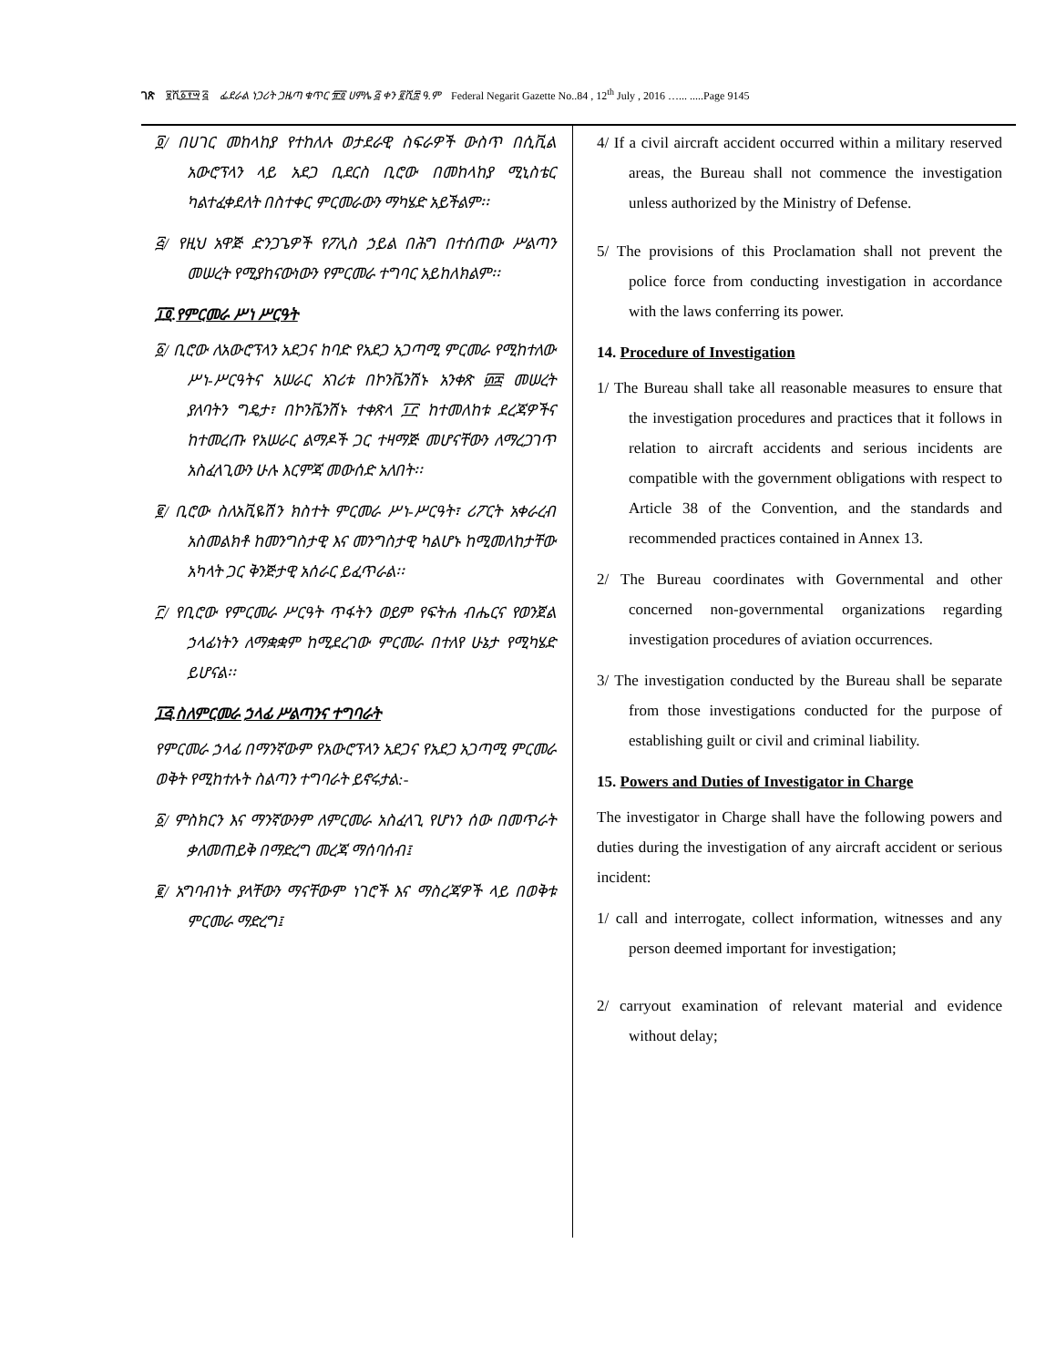ገጽ ፱ሺ፩፻፵ ፭ ፌደራል ነጋሪት ጋዜጣ ቁጥር ፹፬ ሀምሌ ፭ ቀን ፪ሺ፰ ዓ.ም Federal Negarit Gazette No..84 , 12<sup>th</sup> July , 2016 …... .....Page 9145
፬/ በሀገር መከላከያ የተከለሉ ወታደራዊ ስፍራዎች ውስጥ በሲቪል አውሮፕላን ላይ አደጋ ቢደርስ ቢሮው በመከላከያ ሚኒስቴር ካልተፈቀደለት በስተቀር ምርመራውን ማካሄድ አይችልም፡፡
፭/ የዚህ አዋጅ ድንጋጌዎች የፖሊስ ኃይል በሕግ በተሰጠው ሥልጣን መሠረት የሚያከናውነውን የምርመራ ተግባር አይከለክልም፡፡
፲፬.የምርመራ ሥነ ሥርዓት
፩/ ቢሮው ለአውሮፕላን አደጋና ከባድ የአደጋ አጋጣሚ ምርመራ የሚከተለው ሥነ-ሥርዓትና አሠራር አገሪቱ በኮንቬንሽኑ አንቀጽ ፴፰ መሠረት ያለባትን ግዴታ፣ በኮንቬንሽኑ ተቀጽላ ፲፫ ከተመለከቱ ደረጃዎችና ከተመረጡ የአሠራር ልማዶች ጋር ተዛማጅ መሆናቸውን ለማረጋገጥ አስፈላጊውን ሁሉ እርምጃ መውሰድ አለበት፡፡
፪/ ቢሮው ስለአቪዬሽን ክስተት ምርመራ ሥነ-ሥርዓት፣ ሪፖርት አቀራረብ አስመልክቶ ከመንግስታዊ እና መንግስታዊ ካልሆኑ ከሚመለከታቸው አካላት ጋር ቅንጅታዊ አሰራር ይፈጥራል፡፡
፫/ የቢሮው የምርመራ ሥርዓት ጥፋትን ወይም የፍትሐ ብሔርና የወንጀል ኃላፊነትን ለማቋቋም ከሚደረገው ምርመራ በተለየ ሁኔታ የሚካሄድ ይሆናል፡፡
፲፭.ስለምርመራ ኃላፊ ሥልጣንና ተግባራት
የምርመራ ኃላፊ በማንኛውም የአውሮፕላን አደጋና የአደጋ አጋጣሚ ምርመራ ወቅት የሚከተሉት ስልጣን ተግባራት ይኖሩታል:-
፩/ ምስክርን እና ማንኛውንም ለምርመራ አስፈላጊ የሆነን ሰው በመጥራት ቃለመጠይቅ በማድረግ መረጃ ማሰባሰብ፤
፪/ አግባብነት ያላቸውን ማናቸውም ነገሮች እና ማስረጃዎች ላይ በወቅቱ ምርመራ ማድረግ፤
4/ If a civil aircraft accident occurred within a military reserved areas, the Bureau shall not commence the investigation unless authorized by the Ministry of Defense.
5/ The provisions of this Proclamation shall not prevent the police force from conducting investigation in accordance with the laws conferring its power.
14. Procedure of Investigation
1/ The Bureau shall take all reasonable measures to ensure that the investigation procedures and practices that it follows in relation to aircraft accidents and serious incidents are compatible with the government obligations with respect to Article 38 of the Convention, and the standards and recommended practices contained in Annex 13.
2/ The Bureau coordinates with Governmental and other concerned non-governmental organizations regarding investigation procedures of aviation occurrences.
3/ The investigation conducted by the Bureau shall be separate from those investigations conducted for the purpose of establishing guilt or civil and criminal liability.
15. Powers and Duties of Investigator in Charge
The investigator in Charge shall have the following powers and duties during the investigation of any aircraft accident or serious incident:
1/ call and interrogate, collect information, witnesses and any person deemed important for investigation;
2/ carryout examination of relevant material and evidence without delay;